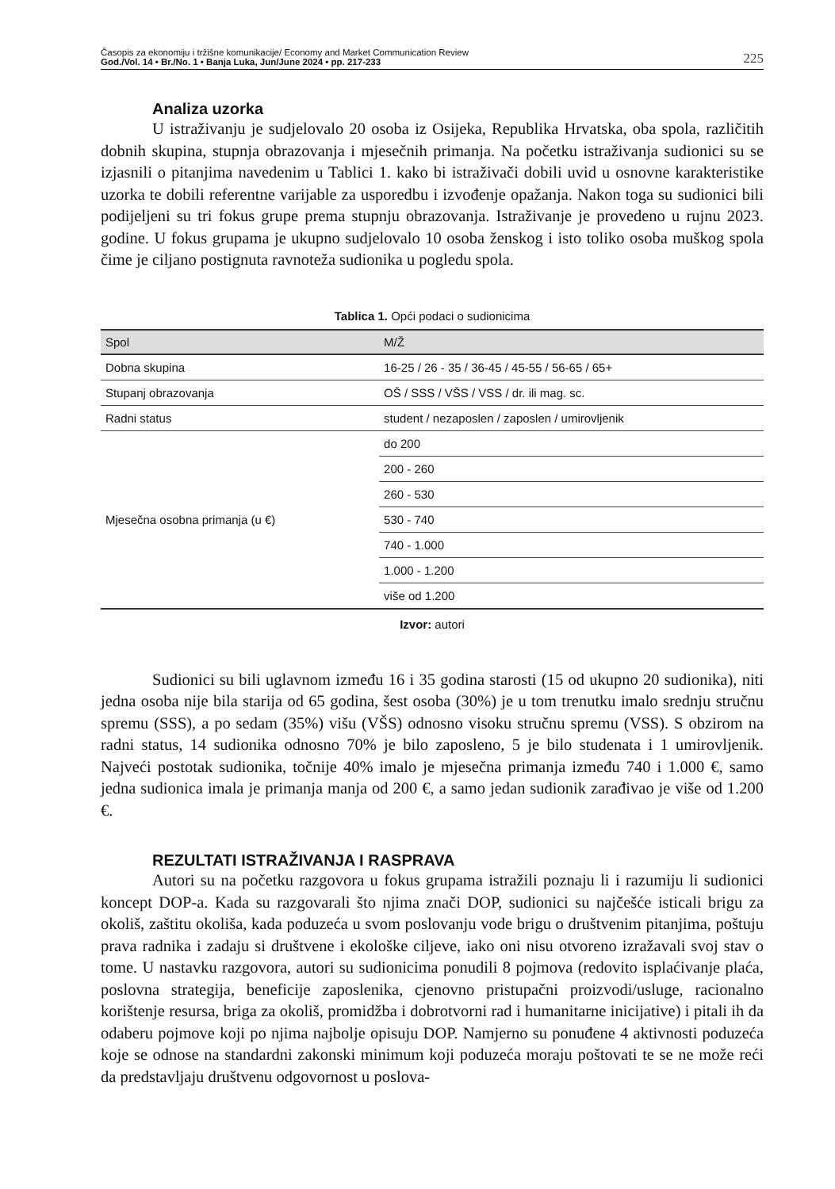Časopis za ekonomiju i tržišne komunikacije/ Economy and Market Communication Review
God./Vol. 14 • Br./No. 1 • Banja Luka, Jun/June 2024 • pp. 217-233
225
Analiza uzorka
U istraživanju je sudjelovalo 20 osoba iz Osijeka, Republika Hrvatska, oba spola, različitih dobnih skupina, stupnja obrazovanja i mjesečnih primanja. Na početku istraživanja sudionici su se izjasnili o pitanjima navedenim u Tablici 1. kako bi istraživači dobili uvid u osnovne karakteristike uzorka te dobili referentne varijable za usporedbu i izvođenje opažanja. Nakon toga su sudionici bili podijeljeni su tri fokus grupe prema stupnju obrazovanja. Istraživanje je provedeno u rujnu 2023. godine. U fokus grupama je ukupno sudjelovalo 10 osoba ženskog i isto toliko osoba muškog spola čime je ciljano postignuta ravnoteža sudionika u pogledu spola.
Tablica 1. Opći podaci o sudionicima
| Spol | M/Ž |
| --- | --- |
| Dobna skupina | 16-25 / 26 - 35 / 36-45 / 45-55 / 56-65 / 65+ |
| Stupanj obrazovanja | OŠ / SSS / VŠS / VSS / dr. ili mag. sc. |
| Radni status | student / nezaposlen / zaposlen / umirovljenik |
| Mjesečna osobna primanja (u €) | do 200 |
| | 200 - 260 |
| | 260 - 530 |
| | 530 - 740 |
| | 740 - 1.000 |
| | 1.000 - 1.200 |
| | više od 1.200 |
Izvor: autori
Sudionici su bili uglavnom između 16 i 35 godina starosti (15 od ukupno 20 sudionika), niti jedna osoba nije bila starija od 65 godina, šest osoba (30%) je u tom trenutku imalo srednju stručnu spremu (SSS), a po sedam (35%) višu (VŠS) odnosno visoku stručnu spremu (VSS). S obzirom na radni status, 14 sudionika odnosno 70% je bilo zaposleno, 5 je bilo studenata i 1 umirovljenik. Najveći postotak sudionika, točnije 40% imalo je mjesečna primanja između 740 i 1.000 €, samo jedna sudionica imala je primanja manja od 200 €, a samo jedan sudionik zarađivao je više od 1.200 €.
REZULTATI ISTRAŽIVANJA I RASPRAVA
Autori su na početku razgovora u fokus grupama istražili poznaju li i razumiju li sudionici koncept DOP-a. Kada su razgovarali što njima znači DOP, sudionici su najčešće isticali brigu za okoliš, zaštitu okoliša, kada poduzeća u svom poslovanju vode brigu o društvenim pitanjima, poštuju prava radnika i zadaju si društvene i ekološke ciljeve, iako oni nisu otvoreno izražavali svoj stav o tome. U nastavku razgovora, autori su sudionicima ponudili 8 pojmova (redovito isplaćivanje plaća, poslovna strategija, beneficije zaposlenika, cjenovno pristupačni proizvodi/usluge, racionalno korištenje resursa, briga za okoliš, promidžba i dobrotvorni rad i humanitarne inicijative) i pitali ih da odaberu pojmove koji po njima najbolje opisuju DOP. Namjerno su ponuđene 4 aktivnosti poduzeća koje se odnose na standardni zakonski minimum koji poduzeća moraju poštovati te se ne može reći da predstavljaju društvenu odgovornost u poslova-